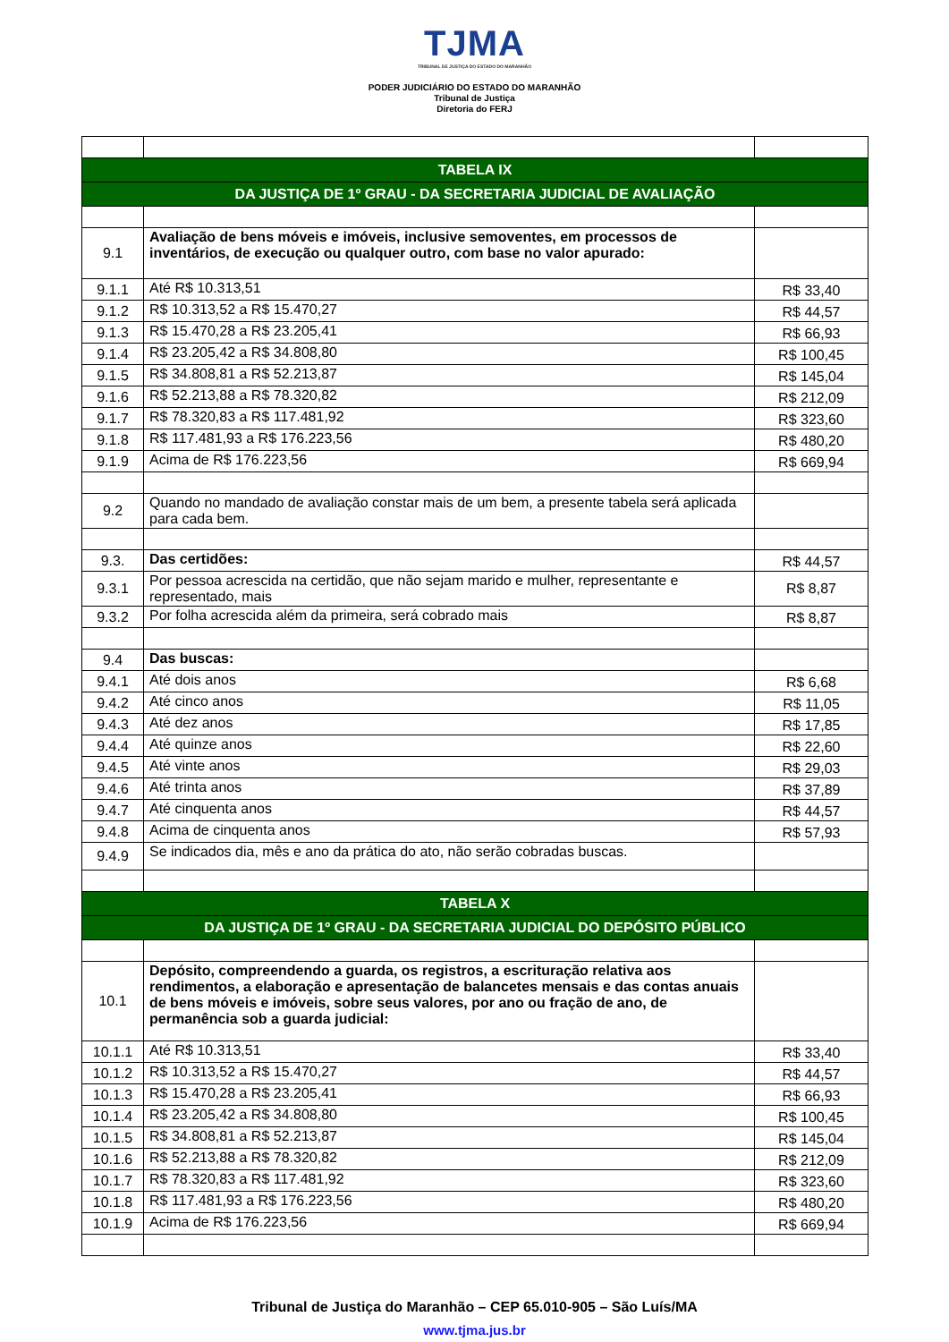TJMA TRIBUNAL DE JUSTIÇA DO ESTADO DO MARANHÃO
PODER JUDICIÁRIO DO ESTADO DO MARANHÃO
Tribunal de Justiça
Diretoria do FERJ
| TABELA IX | | |
| DA JUSTIÇA DE 1º GRAU - DA SECRETARIA JUDICIAL DE AVALIAÇÃO | | |
| 9.1 | Avaliação de bens móveis e imóveis, inclusive semoventes, em processos de inventários, de execução ou qualquer outro, com base no valor apurado: | |
| 9.1.1 | Até R$ 10.313,51 | R$ 33,40 |
| 9.1.2 | R$ 10.313,52 a R$ 15.470,27 | R$ 44,57 |
| 9.1.3 | R$ 15.470,28 a R$ 23.205,41 | R$ 66,93 |
| 9.1.4 | R$ 23.205,42 a R$ 34.808,80 | R$ 100,45 |
| 9.1.5 | R$ 34.808,81 a R$ 52.213,87 | R$ 145,04 |
| 9.1.6 | R$ 52.213,88 a R$ 78.320,82 | R$ 212,09 |
| 9.1.7 | R$ 78.320,83 a R$ 117.481,92 | R$ 323,60 |
| 9.1.8 | R$ 117.481,93 a R$ 176.223,56 | R$ 480,20 |
| 9.1.9 | Acima de R$ 176.223,56 | R$ 669,94 |
| 9.2 | Quando no mandado de avaliação constar mais de um bem, a presente tabela será aplicada para cada bem. | |
| 9.3. | Das certidões: | R$ 44,57 |
| 9.3.1 | Por pessoa acrescida na certidão, que não sejam marido e mulher, representante e representado, mais | R$ 8,87 |
| 9.3.2 | Por folha acrescida além da primeira, será cobrado mais | R$ 8,87 |
| 9.4 | Das buscas: | |
| 9.4.1 | Até dois anos | R$ 6,68 |
| 9.4.2 | Até cinco anos | R$ 11,05 |
| 9.4.3 | Até dez anos | R$ 17,85 |
| 9.4.4 | Até quinze anos | R$ 22,60 |
| 9.4.5 | Até vinte anos | R$ 29,03 |
| 9.4.6 | Até trinta anos | R$ 37,89 |
| 9.4.7 | Até cinquenta anos | R$ 44,57 |
| 9.4.8 | Acima de cinquenta anos | R$ 57,93 |
| 9.4.9 | Se indicados dia, mês e ano da prática do ato, não serão cobradas buscas. | |
| TABELA X | | |
| DA JUSTIÇA DE 1º GRAU - DA SECRETARIA JUDICIAL DO DEPÓSITO PÚBLICO | | |
| 10.1 | Depósito, compreendendo a guarda, os registros, a escrituração relativa aos rendimentos, a elaboração e apresentação de balancetes mensais e das contas anuais de bens móveis e imóveis, sobre seus valores, por ano ou fração de ano, de permanência sob a guarda judicial: | |
| 10.1.1 | Até R$ 10.313,51 | R$ 33,40 |
| 10.1.2 | R$ 10.313,52 a R$ 15.470,27 | R$ 44,57 |
| 10.1.3 | R$ 15.470,28 a R$ 23.205,41 | R$ 66,93 |
| 10.1.4 | R$ 23.205,42 a R$ 34.808,80 | R$ 100,45 |
| 10.1.5 | R$ 34.808,81 a R$ 52.213,87 | R$ 145,04 |
| 10.1.6 | R$ 52.213,88 a R$ 78.320,82 | R$ 212,09 |
| 10.1.7 | R$ 78.320,83 a R$ 117.481,92 | R$ 323,60 |
| 10.1.8 | R$ 117.481,93 a R$ 176.223,56 | R$ 480,20 |
| 10.1.9 | Acima de R$ 176.223,56 | R$ 669,94 |
Tribunal de Justiça do Maranhão – CEP 65.010-905 – São Luís/MA
www.tjma.jus.br